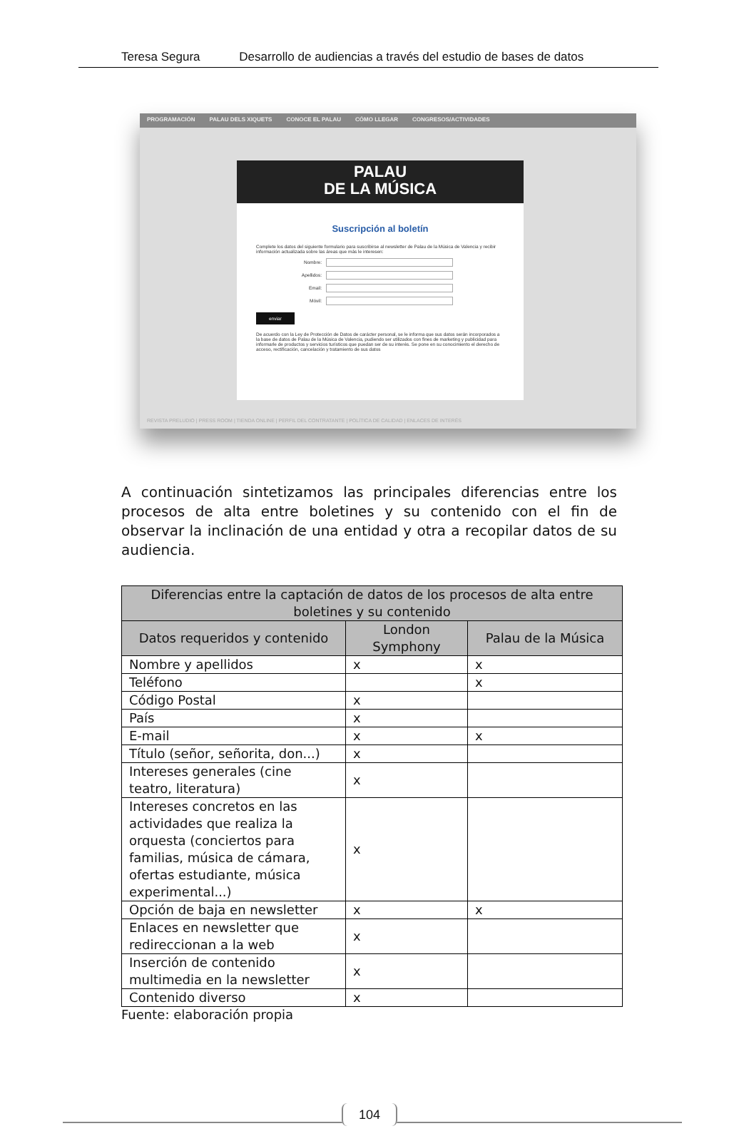Teresa Segura Desarrollo de audiencias a través del estudio de bases de datos
PROGRAMACIÓN PALAU DELS XIQUETS CONOCE EL PALAU CÓMO LLEGAR CONGRESOS/ACTIVIDADES
PALAU
DE LA MÚSICA
Suscripción al boletín
Complete los datos del siguiente formulario para suscribirse al newsletter de Palau de la Música de Valencia y recibir información actualizada sobre las áreas que más le interesen:
Nombre:
Apellidos:
Email:
Móvil:
enviar
De acuerdo con la Ley de Protección de Datos de carácter personal, se le informa que sus datos serán incorporados a la base de datos de Palau de la Música de Valencia, pudiendo ser utilizados con fines de marketing y publicidad para informarle de productos y servicios turísticos que puedan ser de su interés. Se pone en su conocimiento el derecho de acceso, rectificación, cancelación y tratamiento de sus datos
REVISTA PRELUDIO | PRESS ROOM | TIENDA ONLINE | PERFIL DEL CONTRATANTE | POLÍTICA DE CALIDAD | ENLACES DE INTERÉS
A continuación sintetizamos las principales diferencias entre los procesos de alta entre boletines y su contenido con el fin de observar la inclinación de una entidad y otra a recopilar datos de su audiencia.
| Diferencias entre la captación de datos de los procesos de alta entre boletines y su contenido | | |
| --- | --- | --- |
| Datos requeridos y contenido | London Symphony | Palau de la Música |
| Nombre y apellidos | x | x |
| Teléfono | | x |
| Código Postal | x | |
| País | x | |
| E-mail | x | x |
| Título (señor, señorita, don...) | x | |
| Intereses generales (cine teatro, literatura) | x | |
| Intereses concretos en las actividades que realiza la orquesta (conciertos para familias, música de cámara, ofertas estudiante, música experimental...) | x | |
| Opción de baja en newsletter | x | x |
| Enlaces en newsletter que redireccionan a la web | x | |
| Inserción de contenido multimedia en la newsletter | x | |
| Contenido diverso | x | |
Fuente: elaboración propia
104